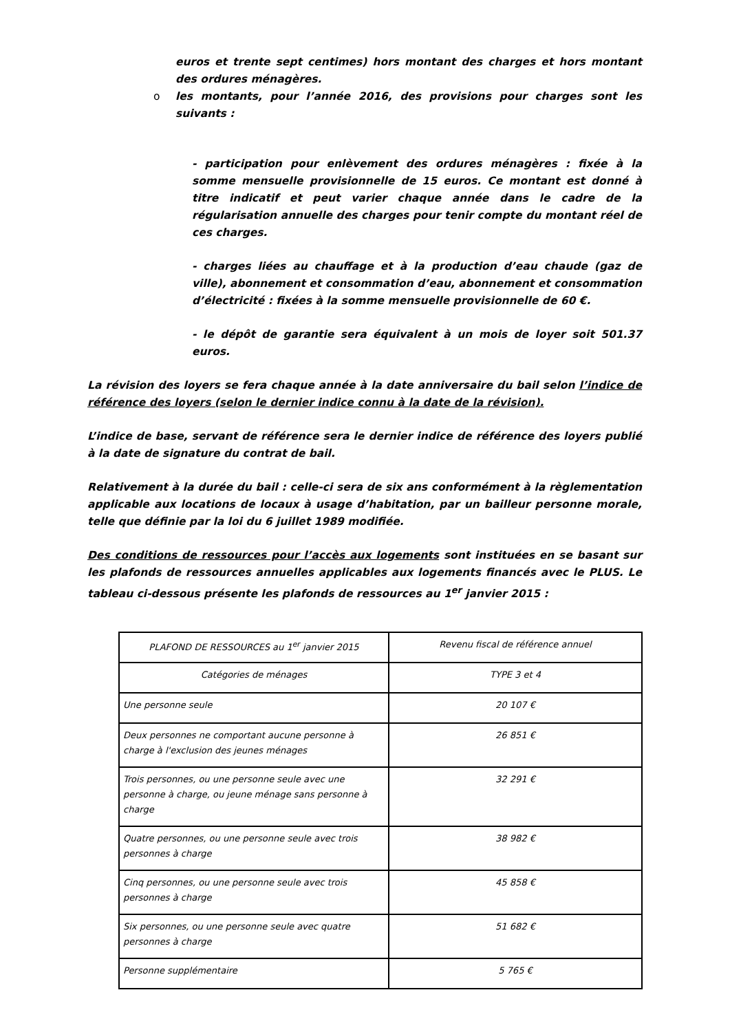euros et trente sept centimes) hors montant des charges et hors montant des ordures ménagères.
o les montants, pour l’année 2016, des provisions pour charges sont les suivants :
- participation pour enlèvement des ordures ménagères : fixée à la somme mensuelle provisionnelle de 15 euros. Ce montant est donné à titre indicatif et peut varier chaque année dans le cadre de la régularisation annuelle des charges pour tenir compte du montant réel de ces charges.
- charges liées au chauffage et à la production d’eau chaude (gaz de ville), abonnement et consommation d’eau, abonnement et consommation d’électricité : fixées à la somme mensuelle provisionnelle de 60 €.
- le dépôt de garantie sera équivalent à un mois de loyer soit 501.37 euros.
La révision des loyers se fera chaque année à la date anniversaire du bail selon l’indice de référence des loyers (selon le dernier indice connu à la date de la révision).
L’indice de base, servant de référence sera le dernier indice de référence des loyers publié à la date de signature du contrat de bail.
Relativement à la durée du bail : celle-ci sera de six ans conformément à la règlementation applicable aux locations de locaux à usage d’habitation, par un bailleur personne morale, telle que définie par la loi du 6 juillet 1989 modifiée.
Des conditions de ressources pour l’accès aux logements sont instituées en se basant sur les plafonds de ressources annuelles applicables aux logements financés avec le PLUS. Le tableau ci-dessous présente les plafonds de ressources au 1<sup>er</sup> janvier 2015 :
| PLAFOND DE RESSOURCES au 1<sup>er</sup> janvier 2015 | Revenu fiscal de référence annuel |
| Catégories de ménages | TYPE 3 et 4 |
| Une personne seule | 20 107 € |
| Deux personnes ne comportant aucune personne à charge à l'exclusion des jeunes ménages | 26 851 € |
| Trois personnes, ou une personne seule avec une personne à charge, ou jeune ménage sans personne à charge | 32 291 € |
| Quatre personnes, ou une personne seule avec trois personnes à charge | 38 982 € |
| Cinq personnes, ou une personne seule avec trois personnes à charge | 45 858 € |
| Six personnes, ou une personne seule avec quatre personnes à charge | 51 682 € |
| Personne supplémentaire | 5 765 € |